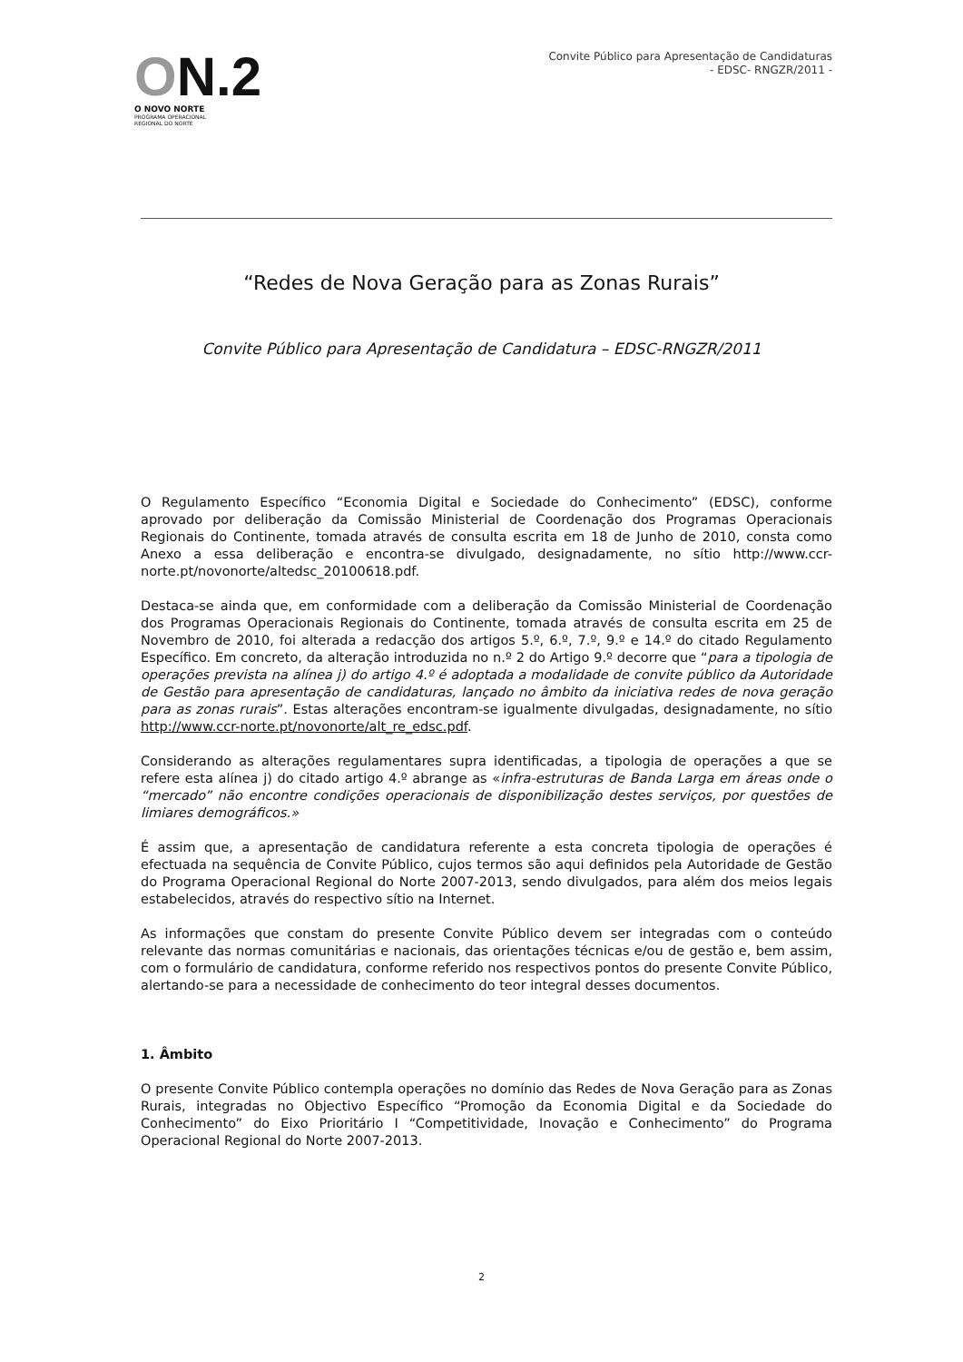ON.2
O NOVO NORTE
PROGRAMA OPERACIONAL
REGIONAL DO NORTE
Convite Público para Apresentação de Candidaturas
- EDSC- RNGZR/2011 -
“Redes de Nova Geração para as Zonas Rurais”
Convite Público para Apresentação de Candidatura – EDSC-RNGZR/2011
O Regulamento Específico “Economia Digital e Sociedade do Conhecimento” (EDSC), conforme aprovado por deliberação da Comissão Ministerial de Coordenação dos Programas Operacionais Regionais do Continente, tomada através de consulta escrita em 18 de Junho de 2010, consta como Anexo a essa deliberação e encontra-se divulgado, designadamente, no sítio http://www.ccr-norte.pt/novonorte/altedsc_20100618.pdf.
Destaca-se ainda que, em conformidade com a deliberação da Comissão Ministerial de Coordenação dos Programas Operacionais Regionais do Continente, tomada através de consulta escrita em 25 de Novembro de 2010, foi alterada a redacção dos artigos 5.º, 6.º, 7.º, 9.º e 14.º do citado Regulamento Específico. Em concreto, da alteração introduzida no n.º 2 do Artigo 9.º decorre que “para a tipologia de operações prevista na alínea j) do artigo 4.º é adoptada a modalidade de convite público da Autoridade de Gestão para apresentação de candidaturas, lançado no âmbito da iniciativa redes de nova geração para as zonas rurais”. Estas alterações encontram-se igualmente divulgadas, designadamente, no sítio http://www.ccr-norte.pt/novonorte/alt_re_edsc.pdf.
Considerando as alterações regulamentares supra identificadas, a tipologia de operações a que se refere esta alínea j) do citado artigo 4.º abrange as «infra-estruturas de Banda Larga em áreas onde o “mercado” não encontre condições operacionais de disponibilização destes serviços, por questões de limiares demográficos.»
É assim que, a apresentação de candidatura referente a esta concreta tipologia de operações é efectuada na sequência de Convite Público, cujos termos são aqui definidos pela Autoridade de Gestão do Programa Operacional Regional do Norte 2007-2013, sendo divulgados, para além dos meios legais estabelecidos, através do respectivo sítio na Internet.
As informações que constam do presente Convite Público devem ser integradas com o conteúdo relevante das normas comunitárias e nacionais, das orientações técnicas e/ou de gestão e, bem assim, com o formulário de candidatura, conforme referido nos respectivos pontos do presente Convite Público, alertando-se para a necessidade de conhecimento do teor integral desses documentos.
1. Âmbito
O presente Convite Público contempla operações no domínio das Redes de Nova Geração para as Zonas Rurais, integradas no Objectivo Específico “Promoção da Economia Digital e da Sociedade do Conhecimento” do Eixo Prioritário I “Competitividade, Inovação e Conhecimento” do Programa Operacional Regional do Norte 2007-2013.
2